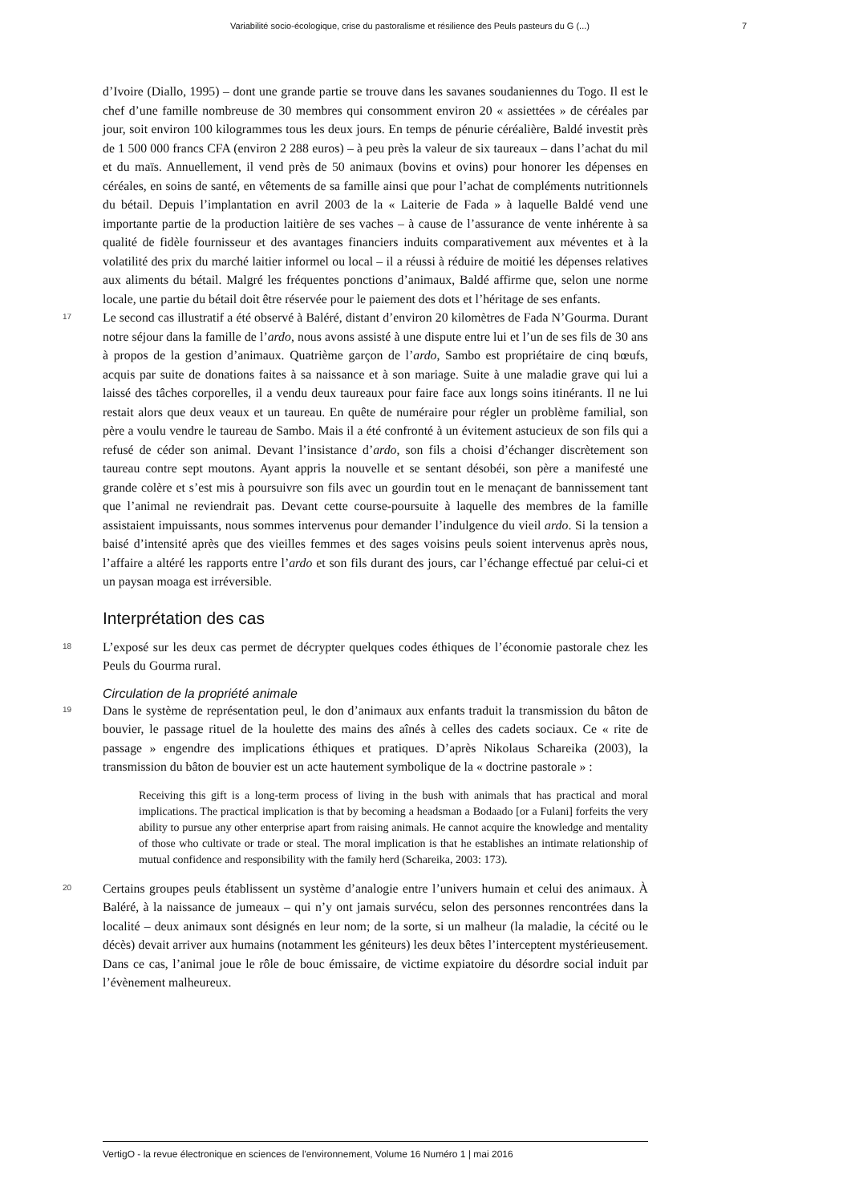Variabilité socio-écologique, crise du pastoralisme et résilience des Peuls pasteurs du G (...) 7
d’Ivoire (Diallo, 1995) – dont une grande partie se trouve dans les savanes soudaniennes du Togo. Il est le chef d’une famille nombreuse de 30 membres qui consomment environ 20 « assiettées » de céréales par jour, soit environ 100 kilogrammes tous les deux jours. En temps de pénurie céréalière, Baldé investit près de 1 500 000 francs CFA (environ 2 288 euros) – à peu près la valeur de six taureaux – dans l’achat du mil et du maïs. Annuellement, il vend près de 50 animaux (bovins et ovins) pour honorer les dépenses en céréales, en soins de santé, en vêtements de sa famille ainsi que pour l’achat de compléments nutritionnels du bétail. Depuis l’implantation en avril 2003 de la « Laiterie de Fada » à laquelle Baldé vend une importante partie de la production laitière de ses vaches – à cause de l’assurance de vente inhérente à sa qualité de fidèle fournisseur et des avantages financiers induits comparativement aux méventes et à la volatilité des prix du marché laitier informel ou local – il a réussi à réduire de moitié les dépenses relatives aux aliments du bétail. Malgré les fréquentes ponctions d’animaux, Baldé affirme que, selon une norme locale, une partie du bétail doit être réservée pour le paiement des dots et l’héritage de ses enfants.
17
Le second cas illustratif a été observé à Baléré, distant d’environ 20 kilomètres de Fada N’Gourma. Durant notre séjour dans la famille de l’ardo, nous avons assisté à une dispute entre lui et l’un de ses fils de 30 ans à propos de la gestion d’animaux. Quatrième garçon de l’ardo, Sambo est propriétaire de cinq bœufs, acquis par suite de donations faites à sa naissance et à son mariage. Suite à une maladie grave qui lui a laissé des tâches corporelles, il a vendu deux taureaux pour faire face aux longs soins itinérants. Il ne lui restait alors que deux veaux et un taureau. En quête de numéraire pour régler un problème familial, son père a voulu vendre le taureau de Sambo. Mais il a été confronté à un évitement astucieux de son fils qui a refusé de céder son animal. Devant l’insistance d’ardo, son fils a choisi d’échanger discrètement son taureau contre sept moutons. Ayant appris la nouvelle et se sentant désobéi, son père a manifesté une grande colère et s’est mis à poursuivre son fils avec un gourdin tout en le menaçant de bannissement tant que l’animal ne reviendrait pas. Devant cette course-poursuite à laquelle des membres de la famille assistaient impuissants, nous sommes intervenus pour demander l’indulgence du vieil ardo. Si la tension a baisé d’intensité après que des vieilles femmes et des sages voisins peuls soient intervenus après nous, l’affaire a altéré les rapports entre l’ardo et son fils durant des jours, car l’échange effectué par celui-ci et un paysan moaga est irréversible.
Interprétation des cas
18
L’exposé sur les deux cas permet de décrypter quelques codes éthiques de l’économie pastorale chez les Peuls du Gourma rural.
Circulation de la propriété animale
19
Dans le système de représentation peul, le don d’animaux aux enfants traduit la transmission du bâton de bouvier, le passage rituel de la houlette des mains des aînés à celles des cadets sociaux. Ce « rite de passage » engendre des implications éthiques et pratiques. D’après Nikolaus Schareika (2003), la transmission du bâton de bouvier est un acte hautement symbolique de la « doctrine pastorale » :
Receiving this gift is a long-term process of living in the bush with animals that has practical and moral implications. The practical implication is that by becoming a headsman a Bodaado [or a Fulani] forfeits the very ability to pursue any other enterprise apart from raising animals. He cannot acquire the knowledge and mentality of those who cultivate or trade or steal. The moral implication is that he establishes an intimate relationship of mutual confidence and responsibility with the family herd (Schareika, 2003: 173).
20
Certains groupes peuls établissent un système d’analogie entre l’univers humain et celui des animaux. À Baléré, à la naissance de jumeaux – qui n’y ont jamais survécu, selon des personnes rencontrées dans la localité – deux animaux sont désignés en leur nom; de la sorte, si un malheur (la maladie, la cécité ou le décès) devait arriver aux humains (notamment les géniteurs) les deux bêtes l’interceptent mystérieusement. Dans ce cas, l’animal joue le rôle de bouc émissaire, de victime expiatoire du désordre social induit par l’évènement malheureux.
VertigO - la revue électronique en sciences de l'environnement, Volume 16 Numéro 1 | mai 2016